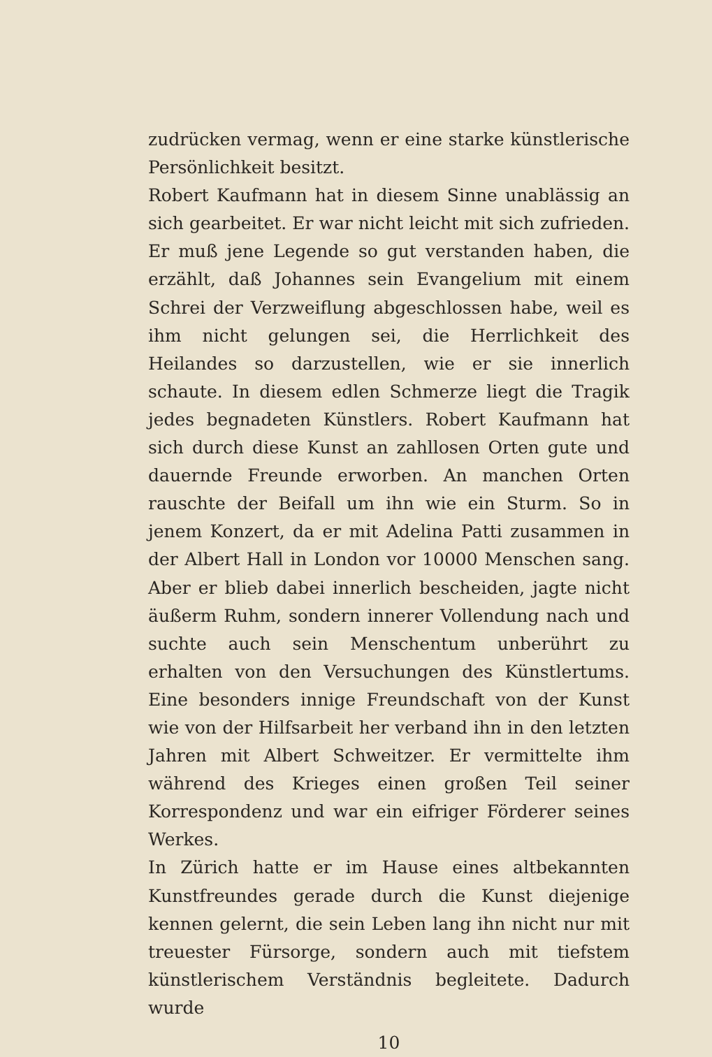zudrücken vermag, wenn er eine starke künstlerische Persön­lichkeit besitzt.
Robert Kaufmann hat in diesem Sinne unablässig an sich gearbeitet. Er war nicht leicht mit sich zufrieden. Er muß jene Legende so gut verstanden haben, die erzählt, daß Johannes sein Evangelium mit einem Schrei der Verzweiflung abge­schlossen habe, weil es ihm nicht gelungen sei, die Herrlichkeit des Heilandes so darzustellen, wie er sie innerlich schaute. In die­sem edlen Schmerze liegt die Tragik jedes begnadeten Künstlers. Robert Kaufmann hat sich durch diese Kunst an zahllosen Orten gute und dauernde Freunde erworben. An manchen Orten rauschte der Beifall um ihn wie ein Sturm. So in jenem Kon­zert, da er mit Adelina Patti zusammen in der Albert Hall in London vor 10000 Menschen sang. Aber er blieb dabei inner­lich bescheiden, jagte nicht äußerm Ruhm, sondern innerer Vollendung nach und suchte auch sein Menschentum unberührt zu erhalten von den Versuchungen des Künstlertums. Eine besonders innige Freundschaft von der Kunst wie von der Hilfsarbeit her verband ihn in den letzten Jahren mit Albert Schweitzer. Er vermittelte ihm während des Krieges einen großen Teil seiner Korrespondenz und war ein eifriger För­derer seines Werkes.
In Zürich hatte er im Hause eines altbekannten Kunstfreundes gerade durch die Kunst diejenige kennen gelernt, die sein Leben lang ihn nicht nur mit treuester Fürsorge, sondern auch mit tiefstem künstlerischem Verständnis begleitete. Dadurch wurde
10